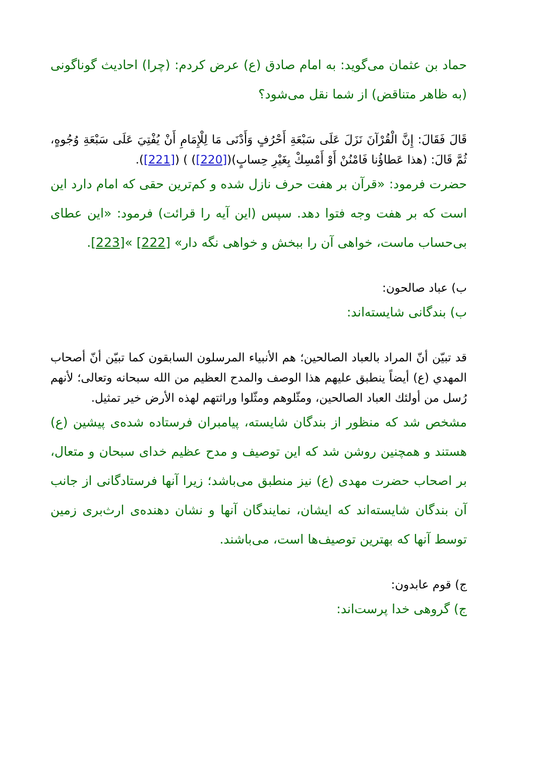حماد بن عثمان می‌گوید: به امام صادق (ع) عرض کردم: (چرا) احادیث گوناگونی (به ظاهر متناقض) از شما نقل می‌شود؟
قَالَ فَقَالَ: إِنَّ الْقُرْآنَ نَزَلَ عَلَى سَبْعَةِ أَحْرُفٍ وَأَدْنَى مَا لِلْإِمَامِ أَنْ يُفْتِيَ عَلَى سَبْعَةِ وُجُوهٍ، ثُمَّ قَالَ: (هذا عَطاؤُنا فَامْنُنْ أَوْ أَمْسِكْ بِغَيْرِ حِسابٍ)([220]) ) ([221]).
حضرت فرمود: «قرآن بر هفت حرف نازل شده و کم‌ترین حقی که امام دارد این است که بر هفت وجه فتوا دهد. سپس (این آیه را قرائت) فرمود: «این عطای بی‌حساب ماست، خواهی آن را ببخش و خواهی نگه دار» [222] »[223].
ب) عباد صالحون:
ب) بندگانی شایسته‌اند:
قد تبيّن أنّ المراد بالعباد الصالحين؛ هم الأنبياء المرسلون السابقون كما تبيّن أنّ أصحاب المهدي (ع) أيضاً ينطبق عليهم هذا الوصف والمدح العظيم من الله سبحانه وتعالى؛ لأنهم رُسل من أولئك العباد الصالحين، ومثّلوهم ومثّلوا وراثتهم لهذه الأرض خير تمثيل.
مشخص شد که منظور از بندگان شایسته، پیامبران فرستاده شده‌ی پیشین (ع) هستند و همچنین روشن شد که این توصیف و مدح عظیم خدای سبحان و متعال، بر اصحاب حضرت مهدی (ع) نیز منطبق می‌باشد؛ زیرا آنها فرستادگانی از جانب آن بندگان شایسته‌اند که ایشان، نمایندگان آنها و نشان دهنده‌ی ارث‌بری زمین توسط آنها که بهترین توصیف‌ها است، می‌باشند.
ج) قوم عابدون:
ج) گروهی خدا پرست‌اند: